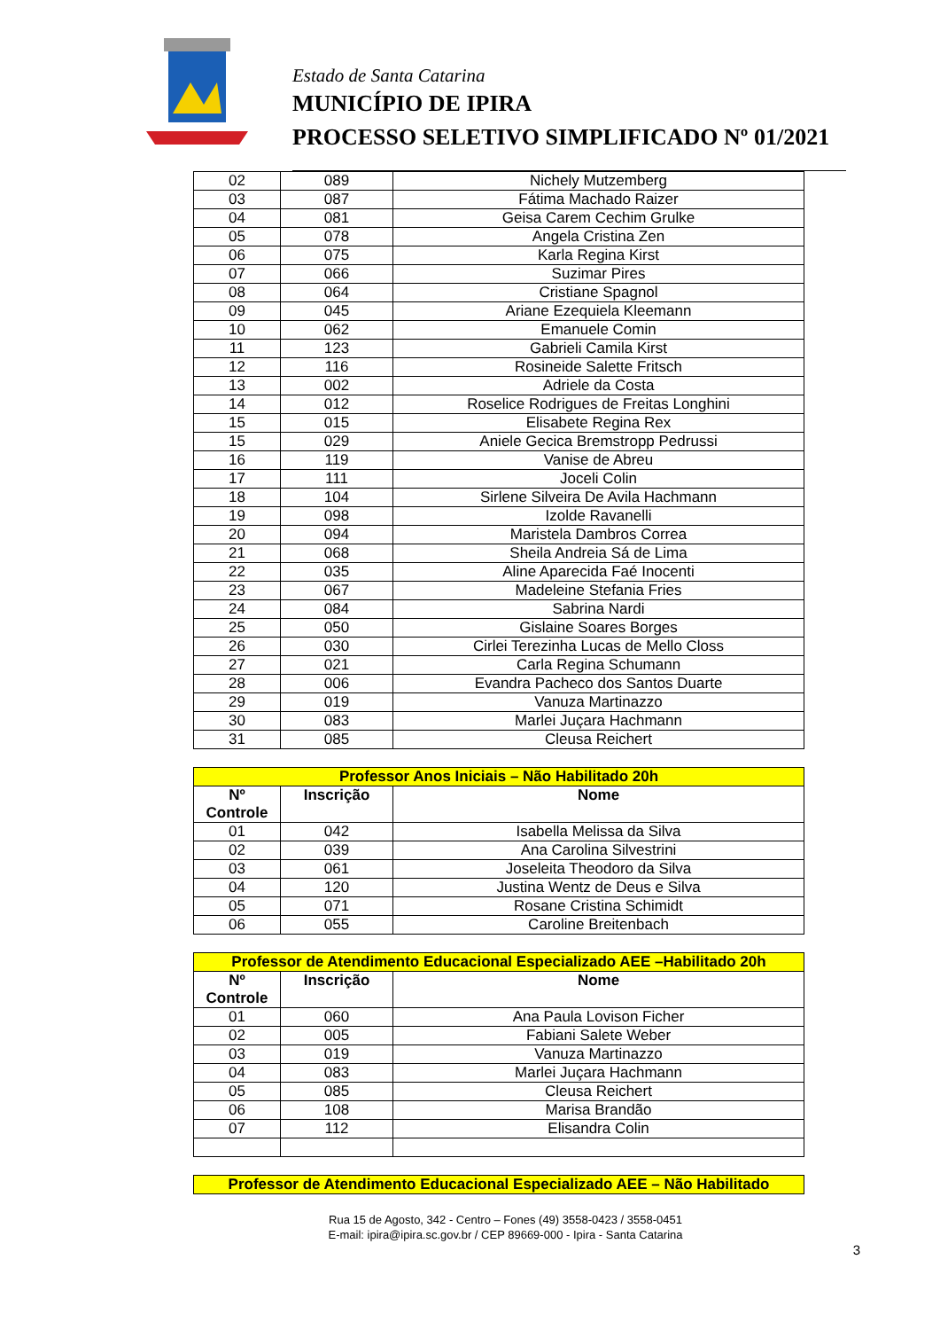Estado de Santa Catarina
MUNICÍPIO DE IPIRA
PROCESSO SELETIVO SIMPLIFICADO Nº 01/2021
| 02 | 089 | Nichely Mutzemberg |
| 03 | 087 | Fátima Machado Raizer |
| 04 | 081 | Geisa Carem Cechim Grulke |
| 05 | 078 | Angela Cristina Zen |
| 06 | 075 | Karla Regina Kirst |
| 07 | 066 | Suzimar Pires |
| 08 | 064 | Cristiane Spagnol |
| 09 | 045 | Ariane Ezequiela Kleemann |
| 10 | 062 | Emanuele Comin |
| 11 | 123 | Gabrieli Camila Kirst |
| 12 | 116 | Rosineide Salette Fritsch |
| 13 | 002 | Adriele da Costa |
| 14 | 012 | Roselice Rodrigues de Freitas Longhini |
| 15 | 015 | Elisabete Regina Rex |
| 15 | 029 | Aniele Gecica Bremstropp Pedrussi |
| 16 | 119 | Vanise de Abreu |
| 17 | 111 | Joceli Colin |
| 18 | 104 | Sirlene Silveira De Avila Hachmann |
| 19 | 098 | Izolde Ravanelli |
| 20 | 094 | Maristela Dambros Correa |
| 21 | 068 | Sheila Andreia Sá de Lima |
| 22 | 035 | Aline Aparecida Faé Inocenti |
| 23 | 067 | Madeleine Stefania Fries |
| 24 | 084 | Sabrina Nardi |
| 25 | 050 | Gislaine Soares Borges |
| 26 | 030 | Cirlei Terezinha Lucas de Mello Closs |
| 27 | 021 | Carla Regina Schumann |
| 28 | 006 | Evandra Pacheco dos Santos Duarte |
| 29 | 019 | Vanuza Martinazzo |
| 30 | 083 | Marlei Juçara Hachmann |
| 31 | 085 | Cleusa Reichert |
| Professor Anos Iniciais – Não Habilitado 20h | | |
| Nº Controle | Inscrição | Nome |
| 01 | 042 | Isabella Melissa da Silva |
| 02 | 039 | Ana Carolina Silvestrini |
| 03 | 061 | Joseleita Theodoro da Silva |
| 04 | 120 | Justina Wentz de Deus e Silva |
| 05 | 071 | Rosane Cristina Schimidt |
| 06 | 055 | Caroline Breitenbach |
| Professor de Atendimento Educacional Especializado AEE –Habilitado 20h | | |
| Nº Controle | Inscrição | Nome |
| 01 | 060 | Ana Paula Lovison Ficher |
| 02 | 005 | Fabiani Salete Weber |
| 03 | 019 | Vanuza Martinazzo |
| 04 | 083 | Marlei Juçara Hachmann |
| 05 | 085 | Cleusa Reichert |
| 06 | 108 | Marisa Brandão |
| 07 | 112 | Elisandra Colin |
| Professor de Atendimento Educacional Especializado AEE – Não Habilitado |
Rua 15 de Agosto, 342 - Centro – Fones (49) 3558-0423 / 3558-0451
E-mail: ipira@ipira.sc.gov.br / CEP 89669-000 - Ipira - Santa Catarina
3